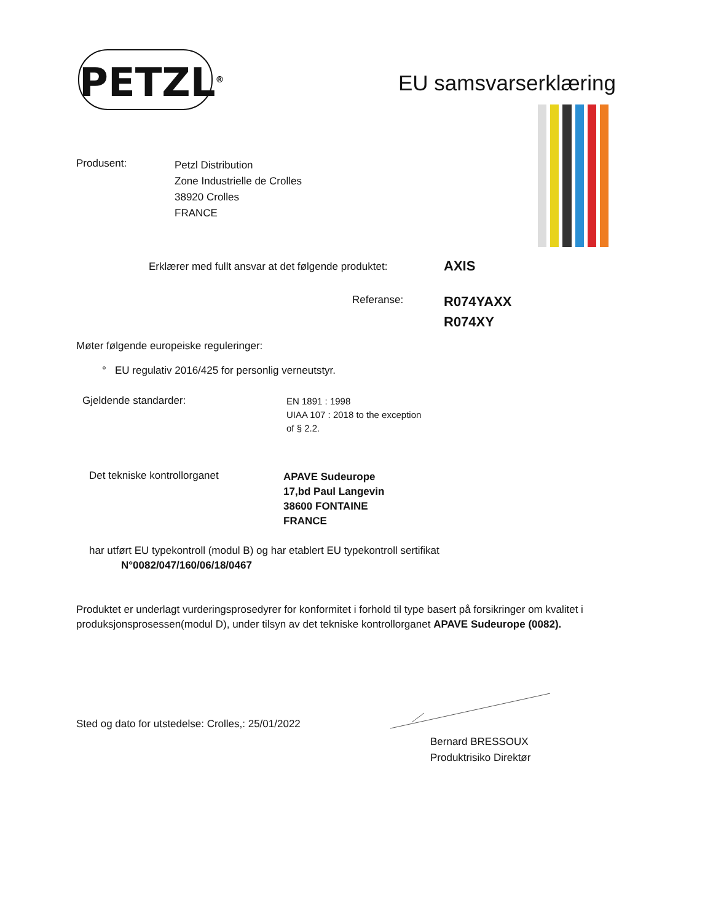PETZL<sup>®</sup>
EU samsvarserklæring
Produsent:
Petzl Distribution
Zone Industrielle de Crolles
38920 Crolles
FRANCE
Erklærer med fullt ansvar at det følgende produktet:
AXIS
Referanse:
R074YAXX
R074XY
Møter følgende europeiske reguleringer:
° EU regulativ 2016/425 for personlig verneutstyr.
Gjeldende standarder:
EN 1891 : 1998
UIAA 107 : 2018 to the exception
of § 2.2.
Det tekniske kontrollorganet
APAVE Sudeurope
17,bd Paul Langevin
38600 FONTAINE
FRANCE
har utført EU typekontroll (modul B) og har etablert EU typekontroll sertifikat
N°0082/047/160/06/18/0467
Produktet er underlagt vurderingsprosedyrer for konformitet i forhold til type basert på forsikringer om kvalitet i produksjonsprosessen(modul D), under tilsyn av det tekniske kontrollorganet APAVE Sudeurope (0082).
Sted og dato for utstedelse: Crolles,: 25/01/2022
Bernard BRESSOUX
Produktrisiko Direktør